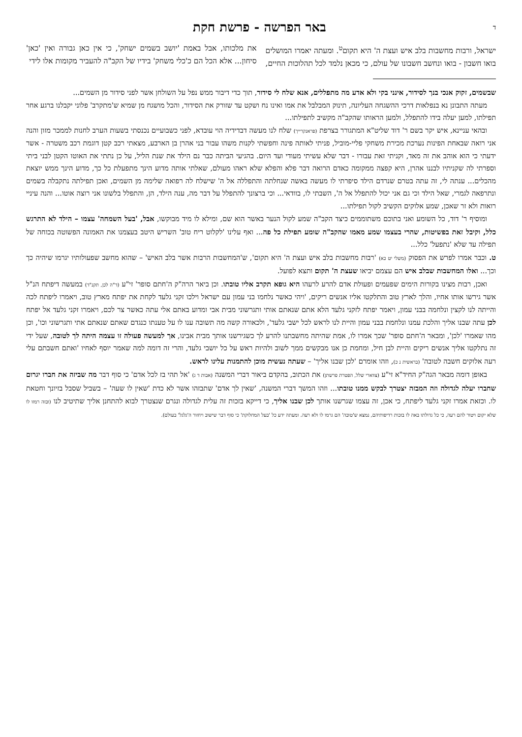ד
באר הפרשה - פרשת חקת
ישראל, ורבות מחשבות בלב איש ועצת ה' היא תקום<sup>ט</sup>. ומעתה יאמרו המושלים בואו חשבון - בואו ונחשב חשבונו של עולם, כי מכאן נלמד לכל תהלוכות החיים, את מלכותו, אבל באמת 'יושב בשמים ישחק', כי אין כאן גבורה ואין 'כאן' סיחון... אלא הכל הם כ'כלי משחק' בידיו של הקב"ה להעביר מקומות אלו לידי
שבשמים, זקוק אנכי בנך לסידור, אינני בקי ולא אדע מה מתפללים, אנא שלח לי סידור, תוך כדי דיבור ממש נפל על השולחן אשר לפני סידור מן השמים...
מעתה התבונן נא בנפלאות דרכי ההשגחה העליונה, תינוק המבלבל את אמו ואינו נח ושקט עד שזורק את הסידור, והכל מושגח מן שמיא ש'מתקרב' פלוני יקבלנו ברגע אחר תפילתו, למען יעלה בידו להתפלל, ולמען הראותו שהקב"ה מקשיב לתפילתו...
ובהאי עניינא, איש יקר בשם ר' דוד שליט"א המתגורר בצרפת (פראנקרייך) שלח לנו מעשה דבדידיה הוי עובדא, לפני כשבועיים נכנסתי בשעות הערב לחנות לממכר מזון והנה אני רואה שבאחת הפינות נערכת מכירת משחקי פליי-מוביל, פניתי לאותה פינה וחפשתי לקנות משהו עבור בני אהרן בן הארבע, מצאתי רכב קטן דוגמת רכב משטרה - אשר ידעתי כי הוא אוהב את זה מאד, וקניתי זאת עבורו - דבר שלא עשיתי מעודי ועד היום. בהגיעי הביתה כבר נם הילד את שנת הליל, על כן נתתי את האוטו הקטן לבני ביתי וספרתי לה שקניתיו לבננו אהרן, היא קפצה ממקומה כאדם הרואה דבר פלא והפלא שלא ראהו מעולם, שאלתי אותה מדוע הינך מתפעלת כל כך, מדוע הינך ממש יוצאת מהכלים... ענתה לי, זה עתה בטרם שנרדם הילד סיפרתי לו מעשה באשה שנחלתה והתפללה אל ה' שישלח לה רפואה שלימה מן השמים, ואכן תפילתה נתקבלה בשמים ונתרפאה לגמרי, שאל הילד וכי גם אני יכול להתפלל אל ה', השבתי לו, בוודאי... וכי ברצונך להתפלל על דבר מה, ענה הילד, הן, והתפלל בלשונו אני רוצה אוטו... והנה עיניי רואות ולא זר שאכן, שמע אלוקים הקשיב לקול תפילתו...
ומוסיף ר' דוד, כל השומע ואני בתוכם משתוממים כיצד הקב"ה שמע לקול הנער באשר הוא שם, ומילא לו מיד מבוקשו, אבל, 'בעל השמחה' עצמו – הילד לא התרגש כלל, וקיבל זאת בפשיטות, שהרי בעצמו שמע מאמו שהקב"ה שומע תפילת כל פה... ואף עלינו 'לקלוט ריח טוב' השריש היטב בעצמנו את האמונה הפשוטה בכוחה של תפילה עד שלא 'נתפעל' כלל...
ט. וכבר אמרו לפרש את הפסוק (משלי יט כא) 'רבות מחשבות בלב איש ועצת ה' היא תקום', ש'המחשבות הרבות אשר בלב האיש' – שהוא מחשב שפעולותיו יגרמו שיהיה כך וכך... ואלו המחשבות שבלב איש הם עצמם יביאו שעצת ה' תקום ותצא לפועל.
ואכן, רבות מצינו בקורות הימים שפעמים ופעולת אדם להרע לרעהו היא גופא תקרב אליו טובתו. וכן ביאר הרה"ק ה'חתם סופר' זי"ע (ד"ה לכן, תקנ"ד) במעשה דיפתח הנ"ל אשר גירשו אותו אחיו, והלך לארץ טוב והתלקטו אליו אנשים ריקים, 'ויהי כאשר נלחמו בני עמון עם ישראל וילכו זקני גלעד לקחת את יפתח מארץ טוב, ויאמרו ליפתח לכה והייתה לנו לקצין ונלחמה בבני עמון, ויאמר יפתח לזקני גלעד הלא אתם שנאתם אותי ותגרשוני מבית אבי ומדוע באתם אלי עתה כאשר צר לכם, ויאמרו זקני גלעד אל יפתח לכן עתה שבנו אליך והלכת עמנו ונלחמת בבני עמון והיית לנו לראש לכל ישבי גלעד', ולכאורה קשה מה תשובה ענו לו על טענתו כנגדם שאתם שנאתם אתי ותגרשוני וכו', וכן מהו שאמרו 'לכן', ומבאר ה'חתם סופר' שכך אמרו לו, אמת שהיתה מחשבתנו להרע לך כשגירשנו אותך מבית אבינו, אך למעשה פעולה זו עצמה היתה לך לטובה, שעל ידי זה נתלקטו אליך אנשים ריקים והיית לבן חיל, ומחמת כן אנו מבקשים ממך לשוב ולהיות ראש על כל יושבי גלעד, והרי זה דומה למה שאמר יוסף לאחיו 'ואתם חשבתם עלי רעה אלוקים חשבה לטובה' (בראשית נ כ), וזהו אומרם 'לכן שבנו אליך' – שעתה נעשית מוכן להתמנות עלינו לראש.
באופן דומה מבאר הגה"ק החיד"א זי"ע (צווארי שלל, הפטרת פרשתן) את הכתוב, בהקדם ביאור דברי המשנה (אבות ד ג) 'אל תהי בז לכל אדם' כי סוף דבר מה שביזה את חברו יגרום שחברו יעלה לגדולה וזה המבזה יצטרך לבקש ממנו טובתו... וזהו המשך דברי המשנה, 'שאין לך אדם' שתבזהו אשר לא כדת 'שאין לו שעה' – בשביל שסבל בזיונך וחטאת לו. וכזאת אמרו זקני גלעד ליפתח, כי אכן, זה עצמו שגרשנו אותך לכן שבנו אליך, כי דייקא בזכות זה עלית לגדולה ונגרם שנצטרך לבוא להתחנן אליך שתיטיב לנו (ובזה רמזו לו שלא יקום ויטור להם רעה, כי כל גדולתו באה לו בזכות רדיפותיהם, נמצא ש'טובה' הם גרמו לו ולא רעה. ומעתה ידע כל 'בעל המחלוקת' כי סוף דבר שישוב ויחזור ה'גלגל' בעולם).